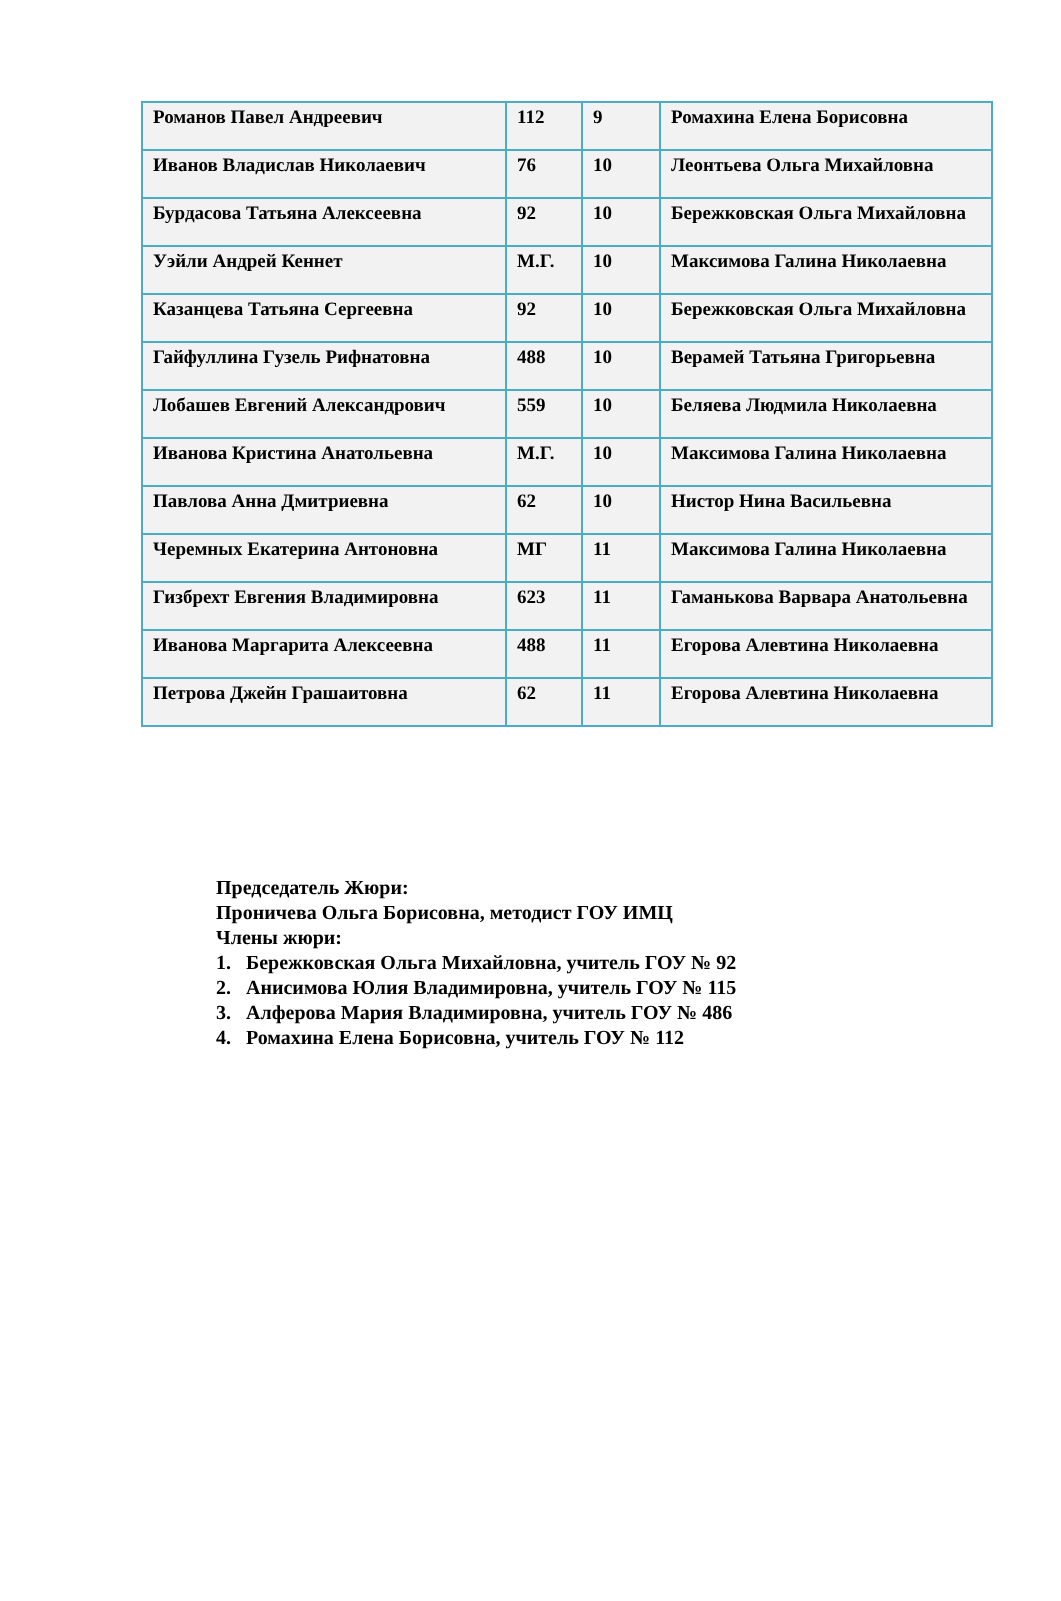| Романов Павел Андреевич | 112 | 9 | Ромахина Елена Борисовна |
| Иванов Владислав Николаевич | 76 | 10 | Леонтьева Ольга Михайловна |
| Бурдасова Татьяна Алексеевна | 92 | 10 | Бережковская Ольга Михайловна |
| Уэйли Андрей Кеннет | М.Г. | 10 | Максимова Галина Николаевна |
| Казанцева Татьяна Сергеевна | 92 | 10 | Бережковская Ольга Михайловна |
| Гайфуллина Гузель Рифнатовна | 488 | 10 | Верамей Татьяна Григорьевна |
| Лобашев Евгений Александрович | 559 | 10 | Беляева Людмила Николаевна |
| Иванова Кристина Анатольевна | М.Г. | 10 | Максимова Галина Николаевна |
| Павлова Анна Дмитриевна | 62 | 10 | Нистор Нина Васильевна |
| Черемных Екатерина Антоновна | МГ | 11 | Максимова Галина Николаевна |
| Гизбрехт Евгения Владимировна | 623 | 11 | Гаманькова Варвара Анатольевна |
| Иванова Маргарита Алексеевна | 488 | 11 | Егорова Алевтина Николаевна |
| Петрова Джейн Грашаитовна | 62 | 11 | Егорова Алевтина Николаевна |
Председатель Жюри:
Проничева Ольга Борисовна, методист ГОУ ИМЦ
Члены жюри:
1. Бережковская Ольга Михайловна, учитель ГОУ № 92
2. Анисимова Юлия Владимировна, учитель ГОУ № 115
3. Алферова Мария Владимировна, учитель ГОУ № 486
4. Ромахина Елена Борисовна, учитель ГОУ № 112